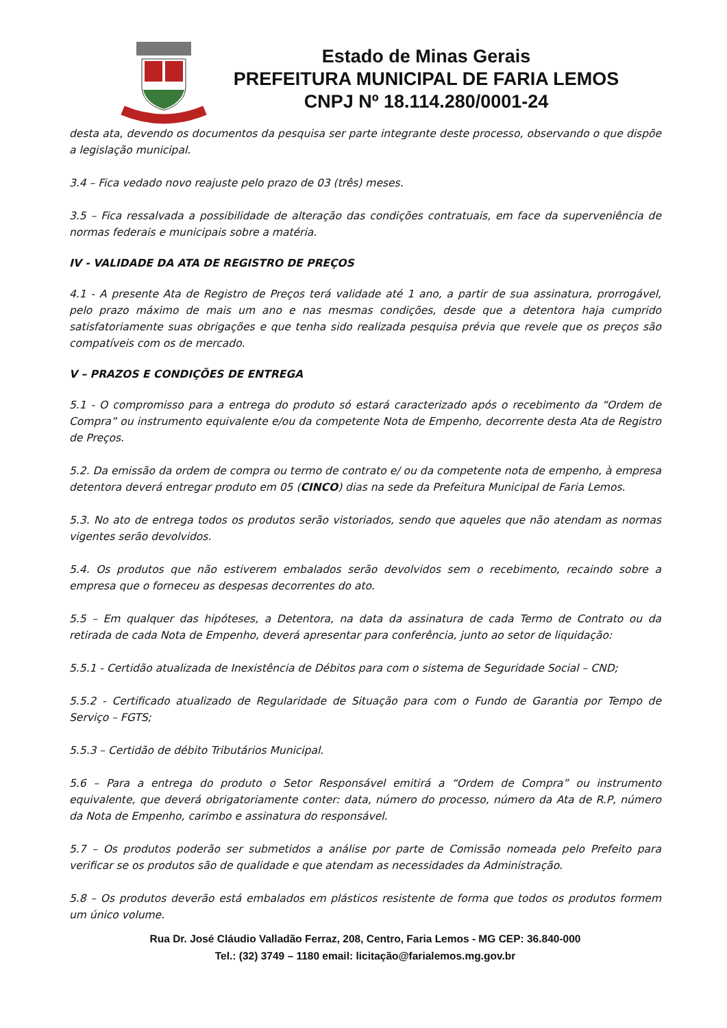Estado de Minas Gerais
PREFEITURA MUNICIPAL DE FARIA LEMOS
CNPJ Nº 18.114.280/0001-24
desta ata, devendo os documentos da pesquisa ser parte integrante deste processo, observando o que dispõe a legislação municipal.
3.4 – Fica vedado novo reajuste pelo prazo de 03 (três) meses.
3.5 – Fica ressalvada a possibilidade de alteração das condições contratuais, em face da superveniência de normas federais e municipais sobre a matéria.
IV - VALIDADE DA ATA DE REGISTRO DE PREÇOS
4.1 - A presente Ata de Registro de Preços terá validade até 1 ano, a partir de sua assinatura, prorrogável, pelo prazo máximo de mais um ano e nas mesmas condições, desde que a detentora haja cumprido satisfatoriamente suas obrigações e que tenha sido realizada pesquisa prévia que revele que os preços são compatíveis com os de mercado.
V – PRAZOS E CONDIÇÕES DE ENTREGA
5.1 - O compromisso para a entrega do produto só estará caracterizado após o recebimento da “Ordem de Compra” ou instrumento equivalente e/ou da competente Nota de Empenho, decorrente desta Ata de Registro de Preços.
5.2. Da emissão da ordem de compra ou termo de contrato e/ ou da competente nota de empenho, à empresa detentora deverá entregar produto em 05 (CINCO) dias na sede da Prefeitura Municipal de Faria Lemos.
5.3. No ato de entrega todos os produtos serão vistoriados, sendo que aqueles que não atendam as normas vigentes serão devolvidos.
5.4. Os produtos que não estiverem embalados serão devolvidos sem o recebimento, recaindo sobre a empresa que o forneceu as despesas decorrentes do ato.
5.5 – Em qualquer das hipóteses, a Detentora, na data da assinatura de cada Termo de Contrato ou da retirada de cada Nota de Empenho, deverá apresentar para conferência, junto ao setor de liquidação:
5.5.1 - Certidão atualizada de Inexistência de Débitos para com o sistema de Seguridade Social – CND;
5.5.2 - Certificado atualizado de Regularidade de Situação para com o Fundo de Garantia por Tempo de Serviço – FGTS;
5.5.3 – Certidão de débito Tributários Municipal.
5.6 – Para a entrega do produto o Setor Responsável emitirá a “Ordem de Compra” ou instrumento equivalente, que deverá obrigatoriamente conter: data, número do processo, número da Ata de R.P, número da Nota de Empenho, carimbo e assinatura do responsável.
5.7 – Os produtos poderão ser submetidos a análise por parte de Comissão nomeada pelo Prefeito para verificar se os produtos são de qualidade e que atendam as necessidades da Administração.
5.8 – Os produtos deverão está embalados em plásticos resistente de forma que todos os produtos formem um único volume.
Rua Dr. José Cláudio Valladão Ferraz, 208, Centro, Faria Lemos - MG CEP: 36.840-000
Tel.: (32) 3749 – 1180 email: licitação@farialemos.mg.gov.br